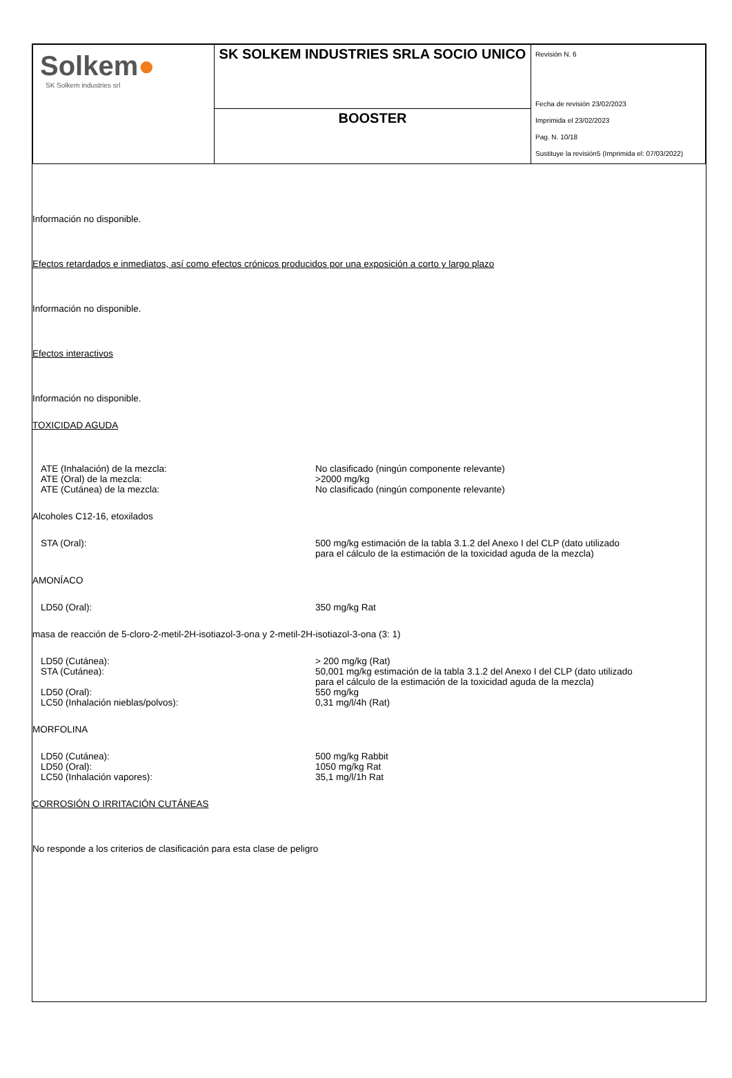| Solkem ● SK Solkem industries srl | SK SOLKEM INDUSTRIES SRLA SOCIO UNICO | Revisión N. 6 Fecha de revisión 23/02/2023 Imprimida el 23/02/2023 Pag. N. 10/18 Sustituye la revisión5 (Imprimida el: 07/03/2022) |
| | BOOSTER | |
Información no disponible.
Efectos retardados e inmediatos, así como efectos crónicos producidos por una exposición a corto y largo plazo
Información no disponible.
Efectos interactivos
Información no disponible.
TOXICIDAD AGUDA
ATE (Inhalación) de la mezcla: No clasificado (ningún componente relevante)
ATE (Oral) de la mezcla: >2000 mg/kg
ATE (Cutánea) de la mezcla: No clasificado (ningún componente relevante)
Alcoholes C12-16, etoxilados
STA (Oral): 500 mg/kg estimación de la tabla 3.1.2 del Anexo I del CLP (dato utilizado para el cálculo de la estimación de la toxicidad aguda de la mezcla)
AMONÍACO
LD50 (Oral): 350 mg/kg Rat
masa de reacción de 5-cloro-2-metil-2H-isotiazol-3-ona y 2-metil-2H-isotiazol-3-ona (3: 1)
LD50 (Cutánea): > 200 mg/kg (Rat)
STA (Cutánea): 50,001 mg/kg estimación de la tabla 3.1.2 del Anexo I del CLP (dato utilizado para el cálculo de la estimación de la toxicidad aguda de la mezcla)
LD50 (Oral): 550 mg/kg
LC50 (Inhalación nieblas/polvos): 0,31 mg/l/4h (Rat)
MORFOLINA
LD50 (Cutánea): 500 mg/kg Rabbit
LD50 (Oral): 1050 mg/kg Rat
LC50 (Inhalación vapores): 35,1 mg/l/1h Rat
CORROSIÓN O IRRITACIÓN CUTÁNEAS
No responde a los criterios de clasificación para esta clase de peligro